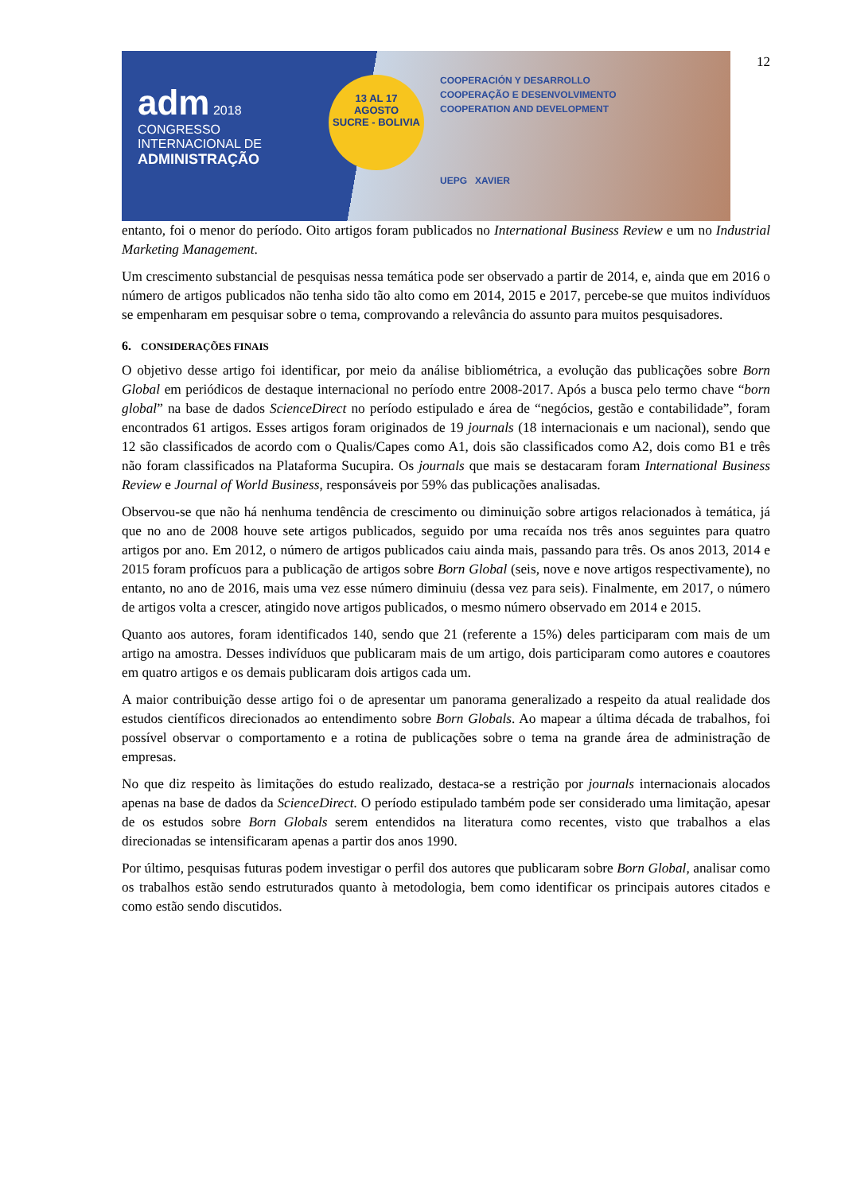12
adm 2018
CONGRESSO INTERNACIONAL DE
ADMINISTRAÇÃO
13 AL 17
AGOSTO
SUCRE - BOLIVIA
COOPERACIÓN Y DESARROLLO
COOPERAÇÃO E DESENVOLVIMENTO
COOPERATION AND DEVELOPMENT
UEPG XAVIER
entanto, foi o menor do período. Oito artigos foram publicados no International Business Review e um no Industrial Marketing Management.
Um crescimento substancial de pesquisas nessa temática pode ser observado a partir de 2014, e, ainda que em 2016 o número de artigos publicados não tenha sido tão alto como em 2014, 2015 e 2017, percebe-se que muitos indivíduos se empenharam em pesquisar sobre o tema, comprovando a relevância do assunto para muitos pesquisadores.
6. CONSIDERAÇÕES FINAIS
O objetivo desse artigo foi identificar, por meio da análise bibliométrica, a evolução das publicações sobre Born Global em periódicos de destaque internacional no período entre 2008-2017. Após a busca pelo termo chave “born global” na base de dados ScienceDirect no período estipulado e área de “negócios, gestão e contabilidade”, foram encontrados 61 artigos. Esses artigos foram originados de 19 journals (18 internacionais e um nacional), sendo que 12 são classificados de acordo com o Qualis/Capes como A1, dois são classificados como A2, dois como B1 e três não foram classificados na Plataforma Sucupira. Os journals que mais se destacaram foram International Business Review e Journal of World Business, responsáveis por 59% das publicações analisadas.
Observou-se que não há nenhuma tendência de crescimento ou diminuição sobre artigos relacionados à temática, já que no ano de 2008 houve sete artigos publicados, seguido por uma recaída nos três anos seguintes para quatro artigos por ano. Em 2012, o número de artigos publicados caiu ainda mais, passando para três. Os anos 2013, 2014 e 2015 foram profícuos para a publicação de artigos sobre Born Global (seis, nove e nove artigos respectivamente), no entanto, no ano de 2016, mais uma vez esse número diminuiu (dessa vez para seis). Finalmente, em 2017, o número de artigos volta a crescer, atingido nove artigos publicados, o mesmo número observado em 2014 e 2015.
Quanto aos autores, foram identificados 140, sendo que 21 (referente a 15%) deles participaram com mais de um artigo na amostra. Desses indivíduos que publicaram mais de um artigo, dois participaram como autores e coautores em quatro artigos e os demais publicaram dois artigos cada um.
A maior contribuição desse artigo foi o de apresentar um panorama generalizado a respeito da atual realidade dos estudos científicos direcionados ao entendimento sobre Born Globals. Ao mapear a última década de trabalhos, foi possível observar o comportamento e a rotina de publicações sobre o tema na grande área de administração de empresas.
No que diz respeito às limitações do estudo realizado, destaca-se a restrição por journals internacionais alocados apenas na base de dados da ScienceDirect. O período estipulado também pode ser considerado uma limitação, apesar de os estudos sobre Born Globals serem entendidos na literatura como recentes, visto que trabalhos a elas direcionadas se intensificaram apenas a partir dos anos 1990.
Por último, pesquisas futuras podem investigar o perfil dos autores que publicaram sobre Born Global, analisar como os trabalhos estão sendo estruturados quanto à metodologia, bem como identificar os principais autores citados e como estão sendo discutidos.